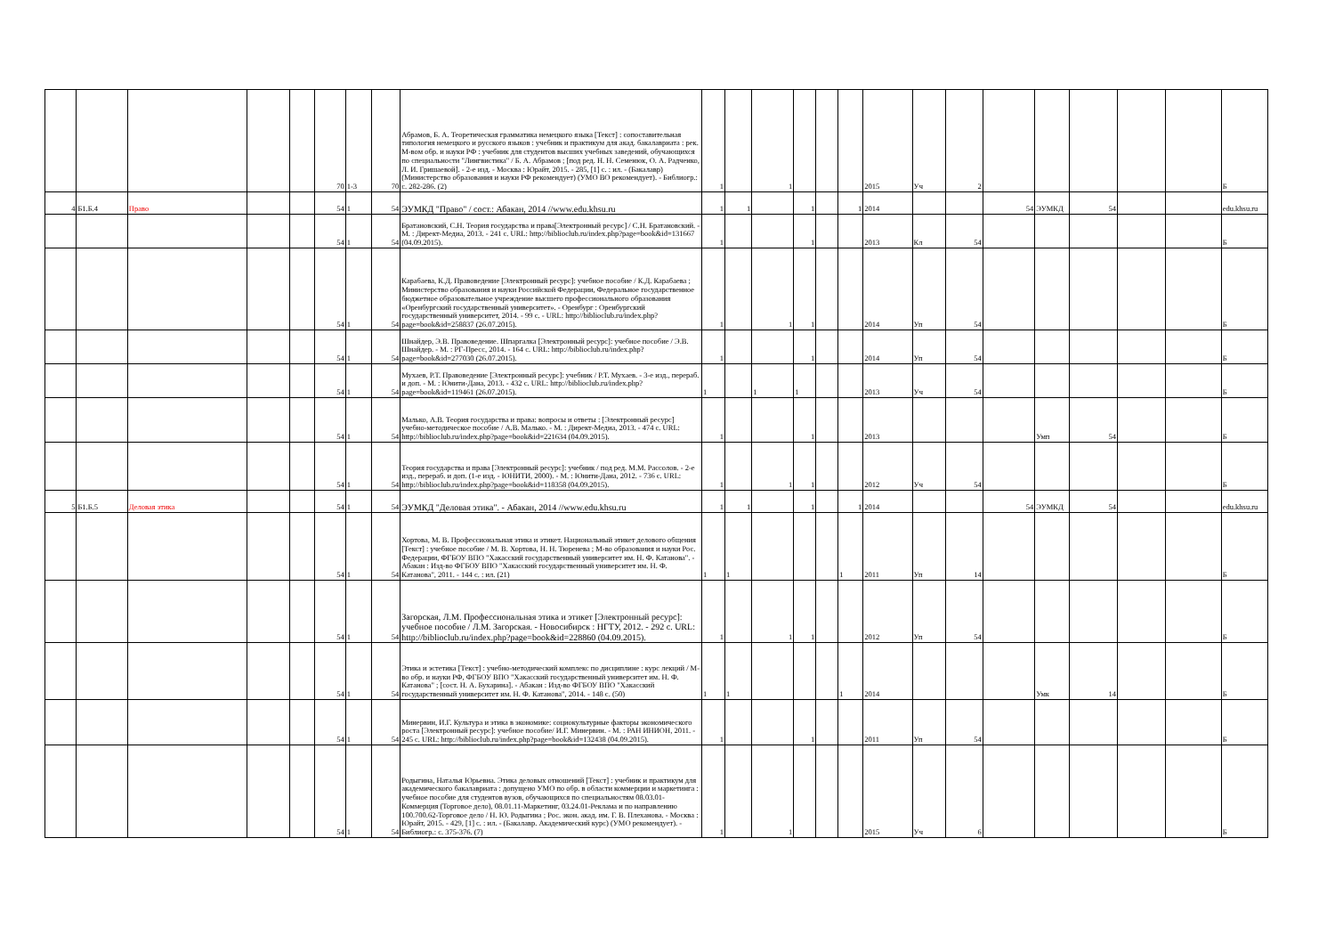| | | | | | 70 | 1-3 | 70 | Абрамов, Б. А. Теоретическая грамматика немецкого языка [Текст] : сопоставительная типология немецкого и русского языков : учебник и практикум для акад. бакалавриата : рек. М-вом обр. и науки РФ : учебник для студентов высших учебных заведений, обучающихся по специальности "Лингвистика" / Б. А. Абрамов ; [под ред. Н. Н. Семенюк, О. А. Радченко, Л. И. Гришаевой]. - 2-е изд. - Москва : Юрайт, 2015. - 285, [1] с. : ил. - (Бакалавр) (Министерство образования и науки РФ рекомендует) (УМО ВО рекомендует). - Библиогр.: с. 282-286. (2) | 1 | | 1 | | | | 2015 | Уч | 2 | | | | | | Б |
| 4 | Б1.Б.4 | Право | | | 54 | 1 | 54 | ЭУМКД "Право" / сост.: Абакан, 2014 //www.edu.khsu.ru | 1 | 1 | | 1 | | 1 | 2014 | | | 54 | ЭУМКД | 54 | | | edu.khsu.ru |
| | | | | | 54 | 1 | 54 | Братановский, С.Н. Теория государства и права[Электронный ресурс] / С.Н. Братановский. - М. : Директ-Медиа, 2013. - 241 с. URL: http://biblioclub.ru/index.php?page=book&id=131667 (04.09.2015). | 1 | | | 1 | | | 2013 | Кл | 54 | | | | | | Б |
| | | | | | 54 | 1 | 54 | Карабаева, К.Д. Правоведение [Электронный ресурс]: учебное пособие / К.Д. Карабаева ; Министерство образования и науки Российской Федерации, Федеральное государственное бюджетное образовательное учреждение высшего профессионального образования «Оренбургский государственный университет». - Оренбург : Оренбургский государственный университет, 2014. - 99 с. - URL: http://biblioclub.ru/index.php?page=book&id=258837 (26.07.2015). | 1 | | 1 | 1 | | | 2014 | Уп | 54 | | | | | | Б |
| | | | | | 54 | 1 | 54 | Шнайдер, Э.В. Правоведение. Шпаргалка [Электронный ресурс]: учебное пособие / Э.В. Шнайдер. - М. : РГ-Пресс, 2014. - 164 с. URL: http://biblioclub.ru/index.php?page=book&id=277030 (26.07.2015). | 1 | | | 1 | | | 2014 | Уп | 54 | | | | | | Б |
| | | | | | 54 | 1 | 54 | Мухаев, Р.Т. Правоведение [Электронный ресурс]: учебник / Р.Т. Мухаев. - 3-е изд., перераб. и доп. - М. : Юнити-Дана, 2013. - 432 с. URL: http://biblioclub.ru/index.php?page=book&id=119461 (26.07.2015). | 1 | | 1 | 1 | | | 2013 | Уч | 54 | | | | | | Б |
| | | | | | 54 | 1 | 54 | Малько, А.В. Теория государства и права: вопросы и ответы : [Электронный ресурс] учебно-методическое пособие / А.В. Малько. - М. : Директ-Медиа, 2013. - 474 с. URL: http://biblioclub.ru/index.php?page=book&id=221634 (04.09.2015). | 1 | | | 1 | | | 2013 | | | | Умп | 54 | | | Б |
| | | | | | 54 | 1 | 54 | Теория государства и права [Электронный ресурс]: учебник / под ред. М.М. Рассолов. - 2-е изд., перераб. и доп. (1-е изд. - ЮНИТИ, 2000). - М. : Юнити-Дана, 2012. - 736 с. URL: http://biblioclub.ru/index.php?page=book&id=118358 (04.09.2015). | 1 | | 1 | 1 | | | 2012 | Уч | 54 | | | | | | Б |
| 5 | Б1.Б.5 | Деловая этика | | | 54 | 1 | 54 | ЭУМКД "Деловая этика". - Абакан, 2014 //www.edu.khsu.ru | 1 | 1 | | 1 | | 1 | 2014 | | | 54 | ЭУМКД | 54 | | | edu.khsu.ru |
| | | | | | 54 | 1 | 54 | Хортова, М. В. Профессиональная этика и этикет. Национальный этикет делового общения [Текст] : учебное пособие / М. В. Хортова, Н. Н. Тюренева ; М-во образования и науки Рос. Федерации, ФГБОУ ВПО "Хакасский государственный университет им. Н. Ф. Катанова". - Абакан : Изд-во ФГБОУ ВПО "Хакасский государственный университет им. Н. Ф. Катанова", 2011. - 144 с. : ил. (21) | 1 | 1 | | | | 1 | 2011 | Уп | 14 | | | | | | Б |
| | | | | | 54 | 1 | 54 | Загорская, Л.М. Профессиональная этика и этикет [Электронный ресурс]: учебное пособие / Л.М. Загорская. - Новосибирск : НГТУ, 2012. - 292 с. URL: http://biblioclub.ru/index.php?page=book&id=228860 (04.09.2015). | 1 | | 1 | 1 | | | 2012 | Уп | 54 | | | | | | Б |
| | | | | | 54 | 1 | 54 | Этика и эстетика [Текст] : учебно-методический комплекс по дисциплине : курс лекций / М-во обр. и науки РФ, ФГБОУ ВПО "Хакасский государственный университет им. Н. Ф. Катанова" ; [сост. Н. А. Бухарина]. - Абакан : Изд-во ФГБОУ ВПО "Хакасский государственный университет им. Н. Ф. Катанова", 2014. - 148 с. (50) | 1 | 1 | | | | 1 | 2014 | | | | Умк | 14 | | | Б |
| | | | | | 54 | 1 | 54 | Минервин, И.Г. Культура и этика в экономике: социокультурные факторы экономического роста [Электронный ресурс]: учебное пособие/ И.Г. Минервин. - М. : РАН ИНИОН, 2011. - 245 с. URL: http://biblioclub.ru/index.php?page=book&id=132438 (04.09.2015). | 1 | | | 1 | | | 2011 | Уп | 54 | | | | | | Б |
| | | | | | 54 | 1 | 54 | Родыгина, Наталья Юрьевна. Этика деловых отношений [Текст] : учебник и практикум для академического бакалавриата : допущено УМО по обр. в области коммерции и маркетинга : учебное пособие для студентов вузов, обучающихся по специальностям 08.03.01-Коммерция (Торговое дело), 08.01.11-Маркетинг, 03.24.01-Реклама и по направлению 100.700.62-Торговое дело / Н. Ю. Родыгина ; Рос. экон. акад. им. Г. В. Плеханова. - Москва : Юрайт, 2015. - 429, [1] с. : ил. - (Бакалавр. Академический курс) (УМО рекомендует). - Библиогр.: с. 375-376. (7) | 1 | | 1 | | | | 2015 | Уч | 6 | | | | | | Б |